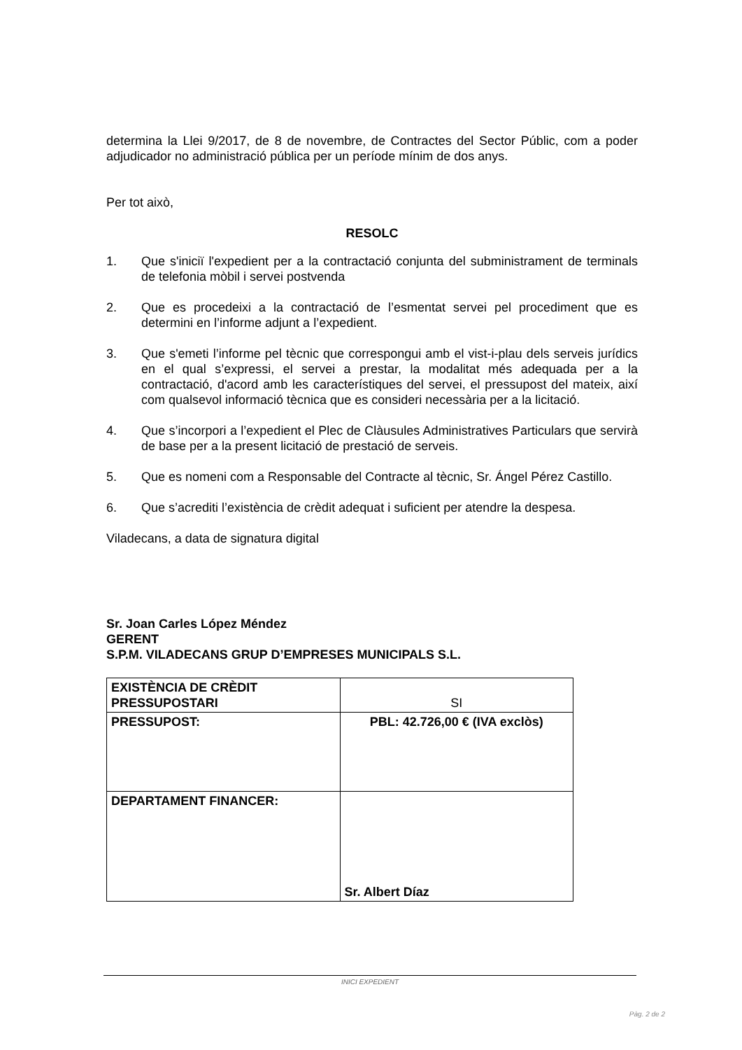determina la Llei 9/2017, de 8 de novembre, de Contractes del Sector Públic, com a poder adjudicador no administració pública per un període mínim de dos anys.
Per tot això,
RESOLC
1. Que s'iniciï l'expedient per a la contractació conjunta del subministrament de terminals de telefonia mòbil i servei postvenda
2. Que es procedeixi a la contractació de l’esmentat servei pel procediment que es determini en l’informe adjunt a l’expedient.
3. Que s'emeti l’informe pel tècnic que correspongui amb el vist-i-plau dels serveis jurídics en el qual s’expressi, el servei a prestar, la modalitat més adequada per a la contractació, d'acord amb les característiques del servei, el pressupost del mateix, així com qualsevol informació tècnica que es consideri necessària per a la licitació.
4. Que s’incorpori a l’expedient el Plec de Clàusules Administratives Particulars que servirà de base per a la present licitació de prestació de serveis.
5. Que es nomeni com a Responsable del Contracte al tècnic, Sr. Ángel Pérez Castillo.
6. Que s’acrediti l’existència de crèdit adequat i suficient per atendre la despesa.
Viladecans, a data de signatura digital
Sr. Joan Carles López Méndez
GERENT
S.P.M. VILADECANS GRUP D’EMPRESES MUNICIPALS S.L.
| EXISTÈNCIA DE CRÈDIT PRESSUPOSTARI | SI |
| PRESSUPOST: | PBL: 42.726,00 € (IVA exclòs) |
| DEPARTAMENT FINANCER: | Sr. Albert Díaz |
INICI EXPEDIENT
Pàg. 2 de 2